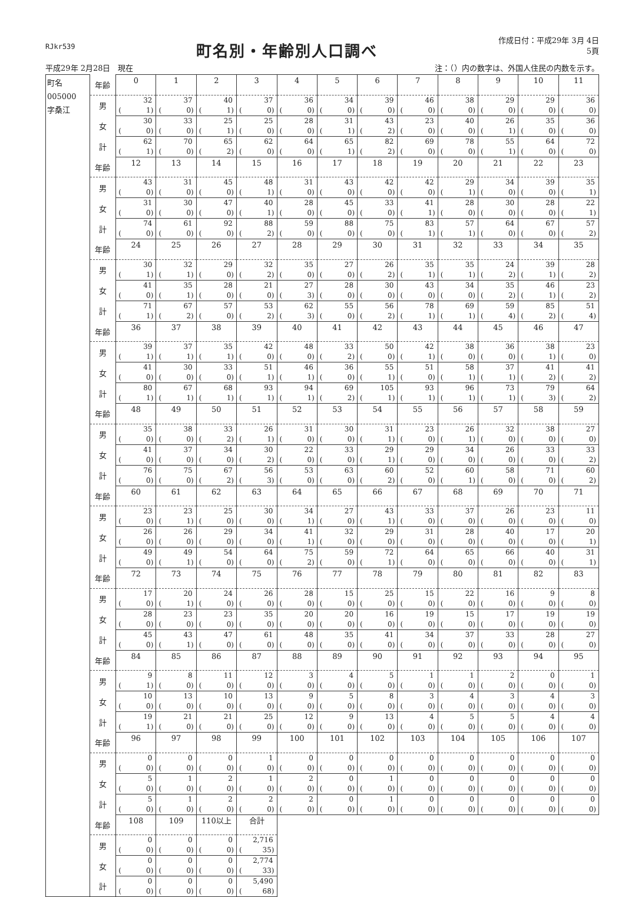RJkr539
町名別・年齢別人口調べ
作成日付：平成29年 3月 4日
5頁
平成29年 2月28日　現在 注：（）内の数字は、外国人住民の内数を示す。
| 町名 005000 字桑江 | 年齢 | 0 | 1 | 2 | 3 | 4 | 5 | 6 | 7 | 8 | 9 | 10 | 11 |
| | 男 | 32 ( 1) | 37 ( 0) | 40 ( 1) | 37 ( 0) | 36 ( 0) | 34 ( 0) | 39 ( 0) | 46 ( 0) | 38 ( 0) | 29 ( 0) | 29 ( 0) | 36 ( 0) |
| | 女 | 30 ( 0) | 33 ( 0) | 25 ( 1) | 25 ( 0) | 28 ( 0) | 31 ( 1) | 43 ( 2) | 23 ( 0) | 40 ( 0) | 26 ( 1) | 35 ( 0) | 36 ( 0) |
| | 計 | 62 ( 1) | 70 ( 0) | 65 ( 2) | 62 ( 0) | 64 ( 0) | 65 ( 1) | 82 ( 2) | 69 ( 0) | 78 ( 0) | 55 ( 1) | 64 ( 0) | 72 ( 0) |
| | 年齢 | 12 | 13 | 14 | 15 | 16 | 17 | 18 | 19 | 20 | 21 | 22 | 23 |
| | 男 | 43 ( 0) | 31 ( 0) | 45 ( 0) | 48 ( 1) | 31 ( 0) | 43 ( 0) | 42 ( 0) | 42 ( 0) | 29 ( 1) | 34 ( 0) | 39 ( 0) | 35 ( 1) |
| | 女 | 31 ( 0) | 30 ( 0) | 47 ( 0) | 40 ( 1) | 28 ( 0) | 45 ( 0) | 33 ( 0) | 41 ( 1) | 28 ( 0) | 30 ( 0) | 28 ( 0) | 22 ( 1) |
| | 計 | 74 ( 0) | 61 ( 0) | 92 ( 0) | 88 ( 2) | 59 ( 0) | 88 ( 0) | 75 ( 0) | 83 ( 1) | 57 ( 1) | 64 ( 0) | 67 ( 0) | 57 ( 2) |
| | 年齢 | 24 | 25 | 26 | 27 | 28 | 29 | 30 | 31 | 32 | 33 | 34 | 35 |
| | 男 | 30 ( 1) | 32 ( 1) | 29 ( 0) | 32 ( 2) | 35 ( 0) | 27 ( 0) | 26 ( 2) | 35 ( 1) | 35 ( 1) | 24 ( 2) | 39 ( 1) | 28 ( 2) |
| | 女 | 41 ( 0) | 35 ( 1) | 28 ( 0) | 21 ( 0) | 27 ( 3) | 28 ( 0) | 30 ( 0) | 43 ( 0) | 34 ( 0) | 35 ( 2) | 46 ( 1) | 23 ( 2) |
| | 計 | 71 ( 1) | 67 ( 2) | 57 ( 0) | 53 ( 2) | 62 ( 3) | 55 ( 0) | 56 ( 2) | 78 ( 1) | 69 ( 1) | 59 ( 4) | 85 ( 2) | 51 ( 4) |
| | 年齢 | 36 | 37 | 38 | 39 | 40 | 41 | 42 | 43 | 44 | 45 | 46 | 47 |
| | 男 | 39 ( 1) | 37 ( 1) | 35 ( 1) | 42 ( 0) | 48 ( 0) | 33 ( 2) | 50 ( 0) | 42 ( 1) | 38 ( 0) | 36 ( 0) | 38 ( 1) | 23 ( 0) |
| | 女 | 41 ( 0) | 30 ( 0) | 33 ( 0) | 51 ( 1) | 46 ( 1) | 36 ( 0) | 55 ( 1) | 51 ( 0) | 58 ( 1) | 37 ( 1) | 41 ( 2) | 41 ( 2) |
| | 計 | 80 ( 1) | 67 ( 1) | 68 ( 1) | 93 ( 1) | 94 ( 1) | 69 ( 2) | 105 ( 1) | 93 ( 1) | 96 ( 1) | 73 ( 1) | 79 ( 3) | 64 ( 2) |
| | 年齢 | 48 | 49 | 50 | 51 | 52 | 53 | 54 | 55 | 56 | 57 | 58 | 59 |
| | 男 | 35 ( 0) | 38 ( 0) | 33 ( 2) | 26 ( 1) | 31 ( 0) | 30 ( 0) | 31 ( 1) | 23 ( 0) | 26 ( 1) | 32 ( 0) | 38 ( 0) | 27 ( 0) |
| | 女 | 41 ( 0) | 37 ( 0) | 34 ( 0) | 30 ( 2) | 22 ( 0) | 33 ( 0) | 29 ( 1) | 29 ( 0) | 34 ( 0) | 26 ( 0) | 33 ( 0) | 33 ( 2) |
| | 計 | 76 ( 0) | 75 ( 0) | 67 ( 2) | 56 ( 3) | 53 ( 0) | 63 ( 0) | 60 ( 2) | 52 ( 0) | 60 ( 1) | 58 ( 0) | 71 ( 0) | 60 ( 2) |
| | 年齢 | 60 | 61 | 62 | 63 | 64 | 65 | 66 | 67 | 68 | 69 | 70 | 71 |
| | 男 | 23 ( 0) | 23 ( 1) | 25 ( 0) | 30 ( 0) | 34 ( 1) | 27 ( 0) | 43 ( 1) | 33 ( 0) | 37 ( 0) | 26 ( 0) | 23 ( 0) | 11 ( 0) |
| | 女 | 26 ( 0) | 26 ( 0) | 29 ( 0) | 34 ( 0) | 41 ( 1) | 32 ( 0) | 29 ( 0) | 31 ( 0) | 28 ( 0) | 40 ( 0) | 17 ( 0) | 20 ( 1) |
| | 計 | 49 ( 0) | 49 ( 1) | 54 ( 0) | 64 ( 0) | 75 ( 2) | 59 ( 0) | 72 ( 1) | 64 ( 0) | 65 ( 0) | 66 ( 0) | 40 ( 0) | 31 ( 1) |
| | 年齢 | 72 | 73 | 74 | 75 | 76 | 77 | 78 | 79 | 80 | 81 | 82 | 83 |
| | 男 | 17 ( 0) | 20 ( 1) | 24 ( 0) | 26 ( 0) | 28 ( 0) | 15 ( 0) | 25 ( 0) | 15 ( 0) | 22 ( 0) | 16 ( 0) | 9 ( 0) | 8 ( 0) |
| | 女 | 28 ( 0) | 23 ( 0) | 23 ( 0) | 35 ( 0) | 20 ( 0) | 20 ( 0) | 16 ( 0) | 19 ( 0) | 15 ( 0) | 17 ( 0) | 19 ( 0) | 19 ( 0) |
| | 計 | 45 ( 0) | 43 ( 1) | 47 ( 0) | 61 ( 0) | 48 ( 0) | 35 ( 0) | 41 ( 0) | 34 ( 0) | 37 ( 0) | 33 ( 0) | 28 ( 0) | 27 ( 0) |
| | 年齢 | 84 | 85 | 86 | 87 | 88 | 89 | 90 | 91 | 92 | 93 | 94 | 95 |
| | 男 | 9 ( 1) | 8 ( 0) | 11 ( 0) | 12 ( 0) | 3 ( 0) | 4 ( 0) | 5 ( 0) | 1 ( 0) | 1 ( 0) | 2 ( 0) | 0 ( 0) | 1 ( 0) |
| | 女 | 10 ( 0) | 13 ( 0) | 10 ( 0) | 13 ( 0) | 9 ( 0) | 5 ( 0) | 8 ( 0) | 3 ( 0) | 4 ( 0) | 3 ( 0) | 4 ( 0) | 3 ( 0) |
| | 計 | 19 ( 1) | 21 ( 0) | 21 ( 0) | 25 ( 0) | 12 ( 0) | 9 ( 0) | 13 ( 0) | 4 ( 0) | 5 ( 0) | 5 ( 0) | 4 ( 0) | 4 ( 0) |
| | 年齢 | 96 | 97 | 98 | 99 | 100 | 101 | 102 | 103 | 104 | 105 | 106 | 107 |
| | 男 | 0 ( 0) | 0 ( 0) | 0 ( 0) | 1 ( 0) | 0 ( 0) | 0 ( 0) | 0 ( 0) | 0 ( 0) | 0 ( 0) | 0 ( 0) | 0 ( 0) | 0 ( 0) |
| | 女 | 5 ( 0) | 1 ( 0) | 2 ( 0) | 1 ( 0) | 2 ( 0) | 0 ( 0) | 1 ( 0) | 0 ( 0) | 0 ( 0) | 0 ( 0) | 0 ( 0) | 0 ( 0) |
| | 計 | 5 ( 0) | 1 ( 0) | 2 ( 0) | 2 ( 0) | 2 ( 0) | 0 ( 0) | 1 ( 0) | 0 ( 0) | 0 ( 0) | 0 ( 0) | 0 ( 0) | 0 ( 0) |
| | 年齢 | 108 | 109 | 110以上 | 合計 | | | | | | | | |
| | 男 | 0 ( 0) | 0 ( 0) | 0 ( 0) | 2,716 ( 35) | | | | | | | | |
| | 女 | 0 ( 0) | 0 ( 0) | 0 ( 0) | 2,774 ( 33) | | | | | | | | |
| | 計 | 0 ( 0) | 0 ( 0) | 0 ( 0) | 5,490 ( 68) | | | | | | | | |